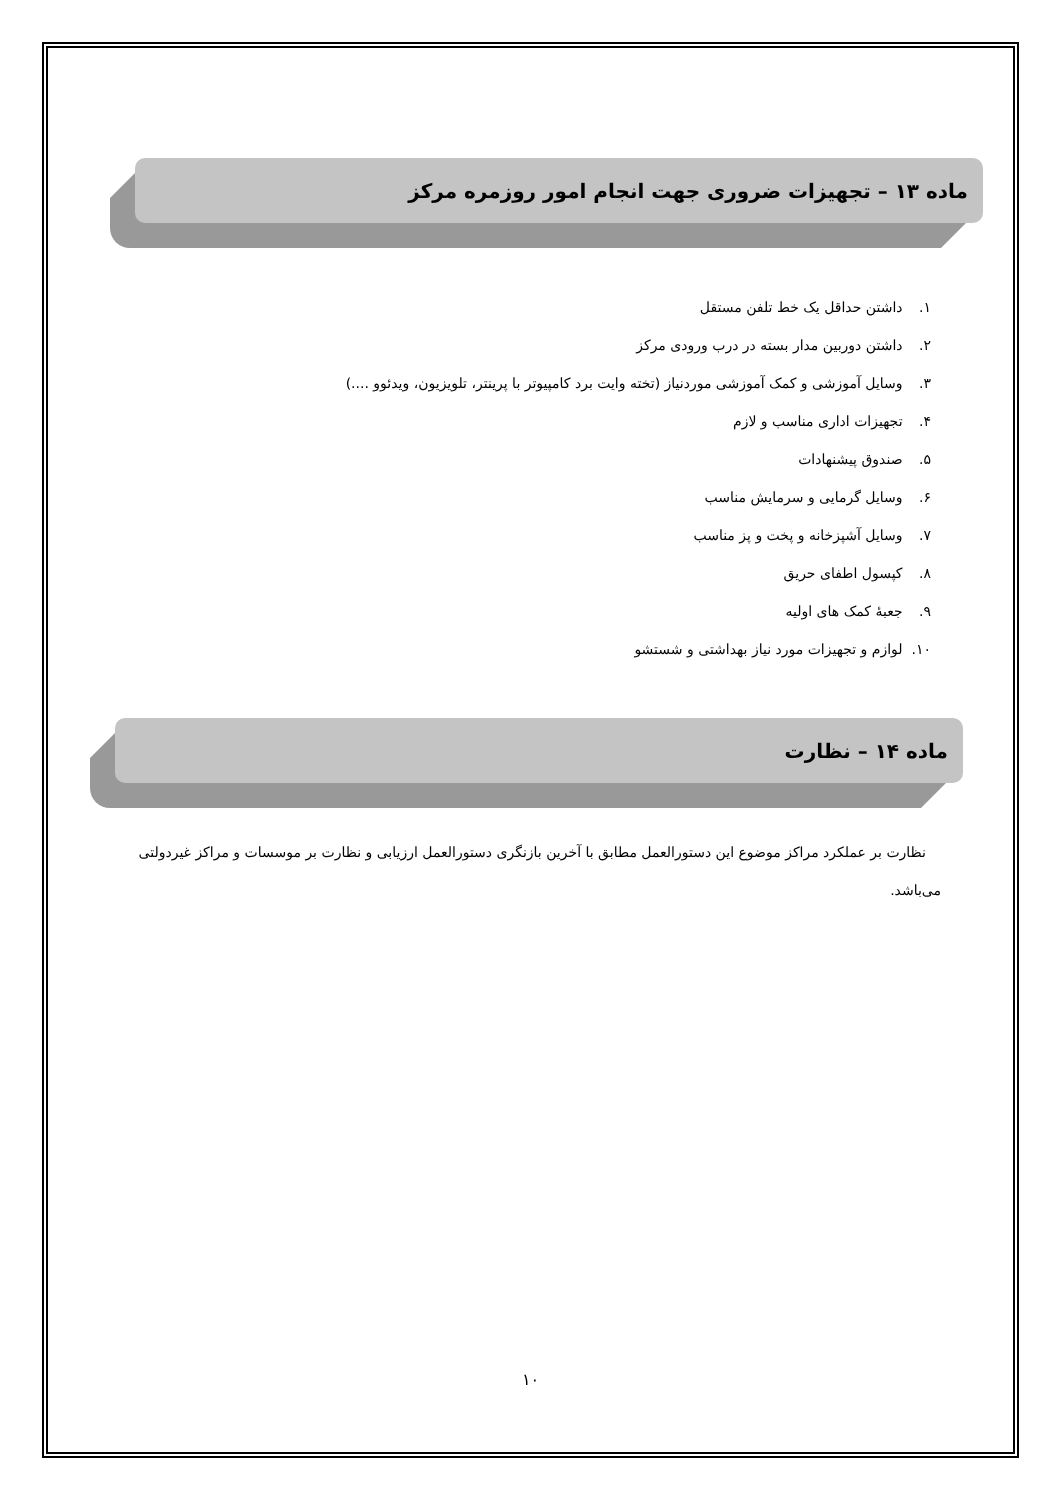ماده ۱۳ – تجهیزات ضروری جهت انجام امور روزمره مرکز
۱. داشتن حداقل یک خط تلفن مستقل
۲. داشتن دوربین مدار بسته در درب ورودی مرکز
۳. وسایل آموزشی و کمک آموزشی موردنیاز (تخته وایت برد کامپیوتر با پرینتر، تلویزیون، ویدئوو ....)
۴. تجهیزات اداری مناسب و لازم
۵. صندوق پیشنهادات
۶. وسایل گرمایی و سرمایش مناسب
۷. وسایل آشپزخانه و پخت و پز مناسب
۸. کپسول اطفای حریق
۹. جعبهٔ کمک های اولیه
۱۰. لوازم و تجهیزات مورد نیاز بهداشتی و شستشو
ماده ۱۴ – نظارت
نظارت بر عملکرد مراکز موضوع این دستورالعمل مطابق با آخرین بازنگری دستورالعمل ارزیابی و نظارت بر موسسات و مراکز غیردولتی می‌باشد.
۱۰